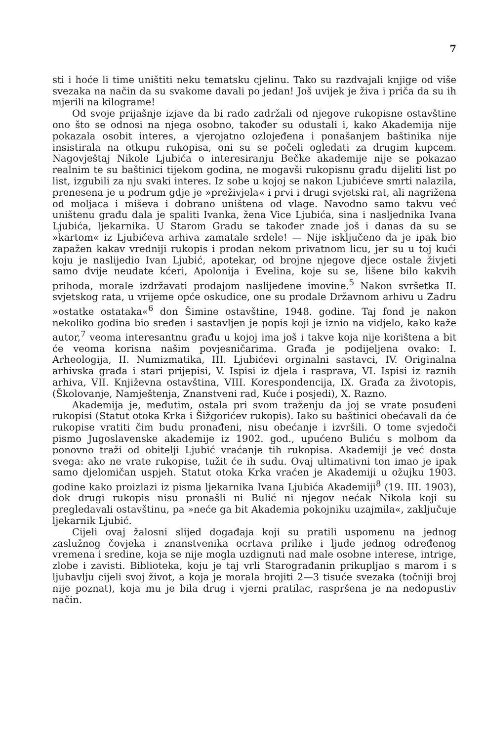7
sti i hoće li time uništiti neku tematsku cjelinu. Tako su razdvajali knjige od više svezaka na način da su svakome davali po jedan! Još uvijek je živa i priča da su ih mjerili na kilograme!
Od svoje prijašnje izjave da bi rado zadržali od njegove rukopisne ostavštine ono što se odnosi na njega osobno, također su odustali i, kako Akademija nije pokazala osobit interes, a vjerojatno ozlojeđena i ponašanjem baštinika nije insistirala na otkupu rukopisa, oni su se počeli ogledati za drugim kupcem. Nagovještaj Nikole Ljubića o interesiranju Bečke akademije nije se pokazao realnim te su baštinici tijekom godina, ne mogavši rukopisnu građu dijeliti list po list, izgubili za nju svaki interes. Iz sobe u kojoj se nakon Ljubićeve smrti nalazila, prenesena je u podrum gdje je »preživjela« i prvi i drugi svjetski rat, ali nagrižena od moljaca i miševa i dobrano uništena od vlage. Navodno samo takvu već uništenu građu dala je spaliti Ivanka, žena Vice Ljubića, sina i nasljednika Ivana Ljubića, ljekarnika. U Starom Gradu se također znade još i danas da su se »kartom« iz Ljubićeva arhiva zamatale srdele! — Nije isključeno da je ipak bio zapažen kakav vredniji rukopis i prodan nekom privatnom licu, jer su u toj kući koju je naslijedio Ivan Ljubić, apotekar, od brojne njegove djece ostale živjeti samo dvije neudate kćeri, Apolonija i Evelina, koje su se, lišene bilo kakvih prihoda, morale izdržavati prodajom naslijeđene imovine.<sup>5</sup> Nakon svršetka II. svjetskog rata, u vrijeme opće oskudice, one su prodale Državnom arhivu u Zadru »ostatke ostataka«<sup>6</sup> don Šimine ostavštine, 1948. godine. Taj fond je nakon nekoliko godina bio sređen i sastavljen je popis koji je iznio na vidjelo, kako kaže autor,<sup>7</sup> veoma interesantnu građu u kojoj ima još i takve koja nije korištena a bit će veoma korisna našim povjesničarima. Građa je podijeljena ovako: I. Arheologija, II. Numizmatika, III. Ljubićevi orginalni sastavci, IV. Originalna arhivska građa i stari prijepisi, V. Ispisi iz djela i rasprava, VI. Ispisi iz raznih arhiva, VII. Književna ostavština, VIII. Korespondencija, IX. Građa za životopis, (Školovanje, Namještenja, Znanstveni rad, Kuće i posjedi), X. Razno.
Akademija je, međutim, ostala pri svom traženju da joj se vrate posuđeni rukopisi (Statut otoka Krka i Šižgorićev rukopis). Iako su baštinici obećavali da će rukopise vratiti čim budu pronađeni, nisu obećanje i izvršili. O tome svjedoči pismo Jugoslavenske akademije iz 1902. god., upućeno Buliću s molbom da ponovno traži od obitelji Ljubić vraćanje tih rukopisa. Akademiji je već dosta svega: ako ne vrate rukopise, tužit će ih sudu. Ovaj ultimativni ton imao je ipak samo djelomičan uspjeh. Statut otoka Krka vraćen je Akademiji u ožujku 1903. godine kako proizlazi iz pisma ljekarnika Ivana Ljubića Akademiji<sup>8</sup> (19. III. 1903), dok drugi rukopis nisu pronašli ni Bulić ni njegov nećak Nikola koji su pregledavali ostavštinu, pa »neće ga bit Akademia pokojniku uzajmila«, zaključuje ljekarnik Ljubić.
Cijeli ovaj žalosni slijed događaja koji su pratili uspomenu na jednog zaslužnog čovjeka i znanstvenika ocrtava prilike i ljude jednog određenog vremena i sredine, koja se nije mogla uzdignuti nad male osobne interese, intrige, zlobe i zavisti. Biblioteka, koju je taj vrli Starograđanin prikupljao s marom i s ljubavlju cijeli svoj život, a koja je morala brojiti 2—3 tisuće svezaka (točniji broj nije poznat), koja mu je bila drug i vjerni pratilac, raspršena je na nedopustiv način.